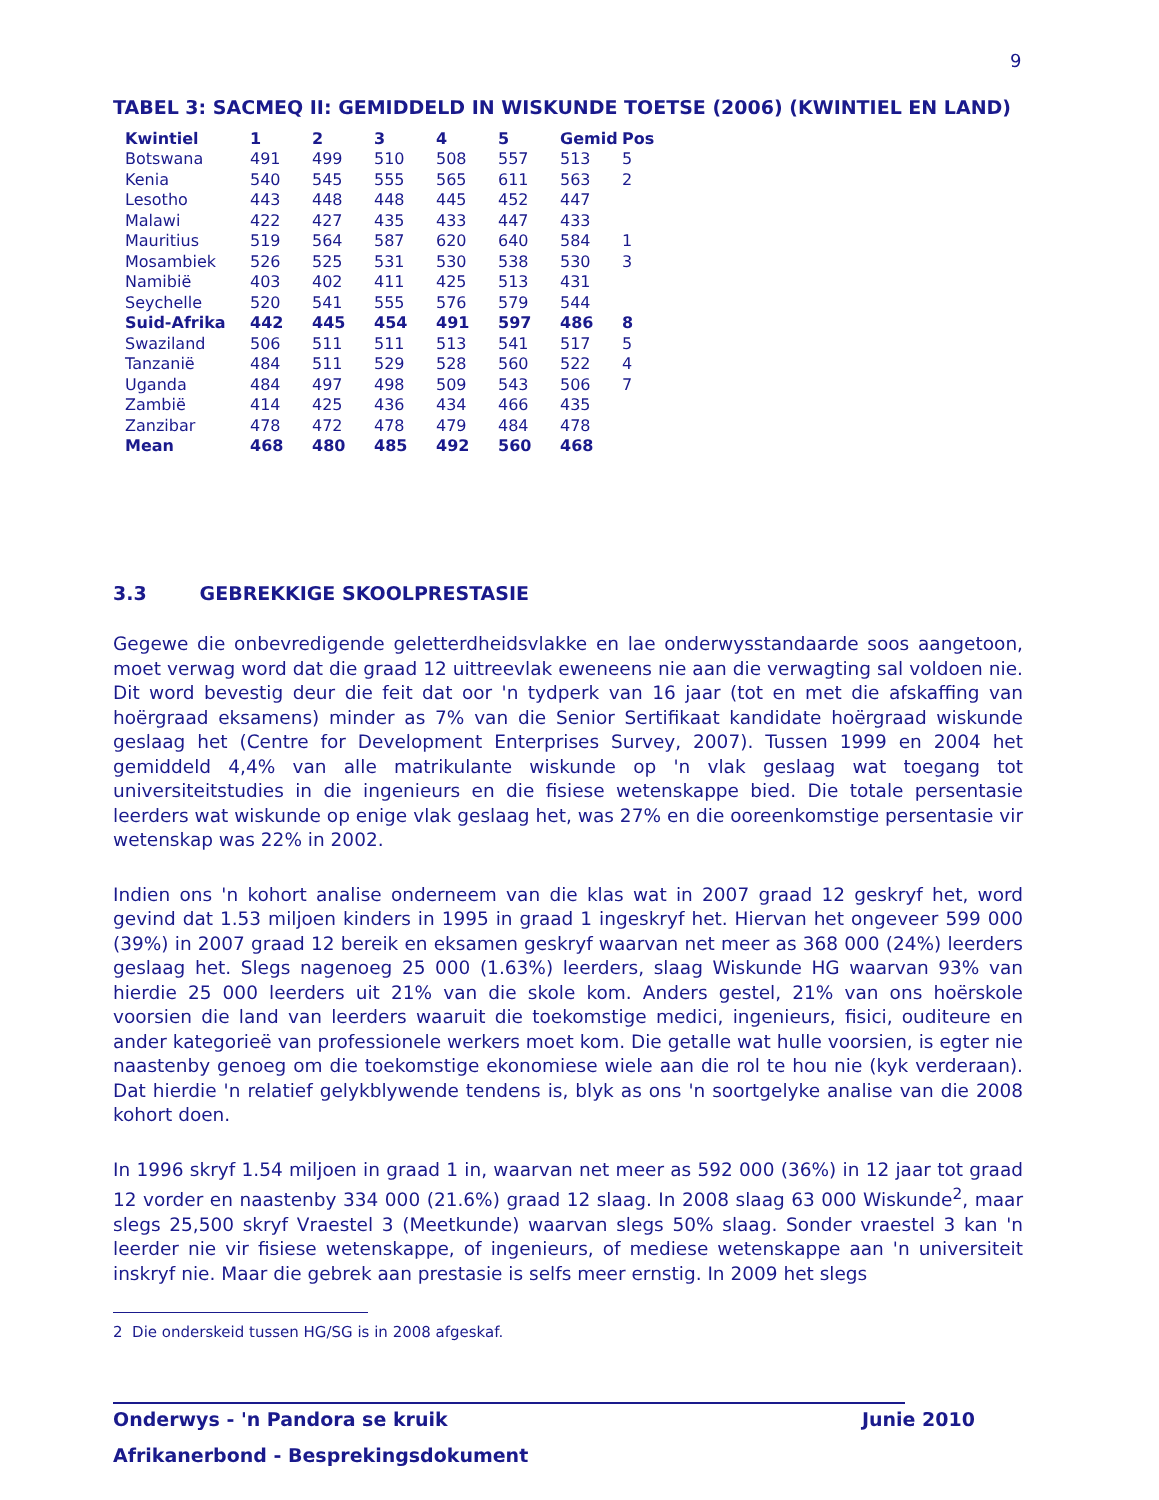9
TABEL 3: SACMEQ II: GEMIDDELD IN WISKUNDE TOETSE (2006) (KWINTIEL EN LAND)
| Kwintiel | 1 | 2 | 3 | 4 | 5 | Gemid | Pos |
| --- | --- | --- | --- | --- | --- | --- | --- |
| Botswana | 491 | 499 | 510 | 508 | 557 | 513 | 5 |
| Kenia | 540 | 545 | 555 | 565 | 611 | 563 | 2 |
| Lesotho | 443 | 448 | 448 | 445 | 452 | 447 | |
| Malawi | 422 | 427 | 435 | 433 | 447 | 433 | |
| Mauritius | 519 | 564 | 587 | 620 | 640 | 584 | 1 |
| Mosambiek | 526 | 525 | 531 | 530 | 538 | 530 | 3 |
| Namibië | 403 | 402 | 411 | 425 | 513 | 431 | |
| Seychelle | 520 | 541 | 555 | 576 | 579 | 544 | |
| Suid-Afrika | 442 | 445 | 454 | 491 | 597 | 486 | 8 |
| Swaziland | 506 | 511 | 511 | 513 | 541 | 517 | 5 |
| Tanzanië | 484 | 511 | 529 | 528 | 560 | 522 | 4 |
| Uganda | 484 | 497 | 498 | 509 | 543 | 506 | 7 |
| Zambië | 414 | 425 | 436 | 434 | 466 | 435 | |
| Zanzibar | 478 | 472 | 478 | 479 | 484 | 478 | |
| Mean | 468 | 480 | 485 | 492 | 560 | 468 | |
3.3 GEBREKKIGE SKOOLPRESTASIE
Gegewe die onbevredigende geletterdheidsvlakke en lae onderwysstandaarde soos aangetoon, moet verwag word dat die graad 12 uittreevlak eweneens nie aan die verwagting sal voldoen nie. Dit word bevestig deur die feit dat oor 'n tydperk van 16 jaar (tot en met die afskaffing van hoërgraad eksamens) minder as 7% van die Senior Sertifikaat kandidate hoërgraad wiskunde geslaag het (Centre for Development Enterprises Survey, 2007). Tussen 1999 en 2004 het gemiddeld 4,4% van alle matrikulante wiskunde op 'n vlak geslaag wat toegang tot universiteitstudies in die ingenieurs en die fisiese wetenskappe bied. Die totale persentasie leerders wat wiskunde op enige vlak geslaag het, was 27% en die ooreenkomstige persentasie vir wetenskap was 22% in 2002.
Indien ons 'n kohort analise onderneem van die klas wat in 2007 graad 12 geskryf het, word gevind dat 1.53 miljoen kinders in 1995 in graad 1 ingeskryf het. Hiervan het ongeveer 599 000 (39%) in 2007 graad 12 bereik en eksamen geskryf waarvan net meer as 368 000 (24%) leerders geslaag het. Slegs nagenoeg 25 000 (1.63%) leerders, slaag Wiskunde HG waarvan 93% van hierdie 25 000 leerders uit 21% van die skole kom. Anders gestel, 21% van ons hoërskole voorsien die land van leerders waaruit die toekomstige medici, ingenieurs, fisici, ouditeure en ander kategorieë van professionele werkers moet kom. Die getalle wat hulle voorsien, is egter nie naastenby genoeg om die toekomstige ekonomiese wiele aan die rol te hou nie (kyk verderaan). Dat hierdie 'n relatief gelykblywende tendens is, blyk as ons 'n soortgelyke analise van die 2008 kohort doen.
In 1996 skryf 1.54 miljoen in graad 1 in, waarvan net meer as 592 000 (36%) in 12 jaar tot graad 12 vorder en naastenby 334 000 (21.6%) graad 12 slaag. In 2008 slaag 63 000 Wiskunde<sup>2</sup>, maar slegs 25,500 skryf Vraestel 3 (Meetkunde) waarvan slegs 50% slaag. Sonder vraestel 3 kan 'n leerder nie vir fisiese wetenskappe, of ingenieurs, of mediese wetenskappe aan 'n universiteit inskryf nie. Maar die gebrek aan prestasie is selfs meer ernstig. In 2009 het slegs
2 Die onderskeid tussen HG/SG is in 2008 afgeskaf.
Onderwys - 'n Pandora se kruik Junie 2010
Afrikanerbond - Besprekingsdokument